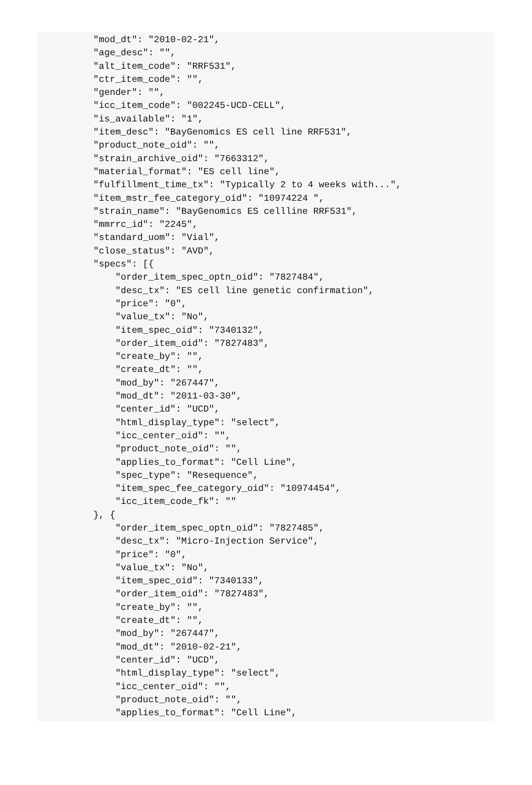"mod_dt": "2010-02-21",
"age_desc": "",
"alt_item_code": "RRF531",
"ctr_item_code": "",
"gender": "",
"icc_item_code": "002245-UCD-CELL",
"is_available": "1",
"item_desc": "BayGenomics ES cell line RRF531",
"product_note_oid": "",
"strain_archive_oid": "7663312",
"material_format": "ES cell line",
"fulfillment_time_tx": "Typically 2 to 4 weeks with...",
"item_mstr_fee_category_oid": "10974224 ",
"strain_name": "BayGenomics ES cellline RRF531",
"mmrrc_id": "2245",
"standard_uom": "Vial",
"close_status": "AVD",
"specs": [{
    "order_item_spec_optn_oid": "7827484",
    "desc_tx": "ES cell line genetic confirmation",
    "price": "0",
    "value_tx": "No",
    "item_spec_oid": "7340132",
    "order_item_oid": "7827483",
    "create_by": "",
    "create_dt": "",
    "mod_by": "267447",
    "mod_dt": "2011-03-30",
    "center_id": "UCD",
    "html_display_type": "select",
    "icc_center_oid": "",
    "product_note_oid": "",
    "applies_to_format": "Cell Line",
    "spec_type": "Resequence",
    "item_spec_fee_category_oid": "10974454",
    "icc_item_code_fk": ""
}, {
    "order_item_spec_optn_oid": "7827485",
    "desc_tx": "Micro-Injection Service",
    "price": "0",
    "value_tx": "No",
    "item_spec_oid": "7340133",
    "order_item_oid": "7827483",
    "create_by": "",
    "create_dt": "",
    "mod_by": "267447",
    "mod_dt": "2010-02-21",
    "center_id": "UCD",
    "html_display_type": "select",
    "icc_center_oid": "",
    "product_note_oid": "",
    "applies_to_format": "Cell Line",